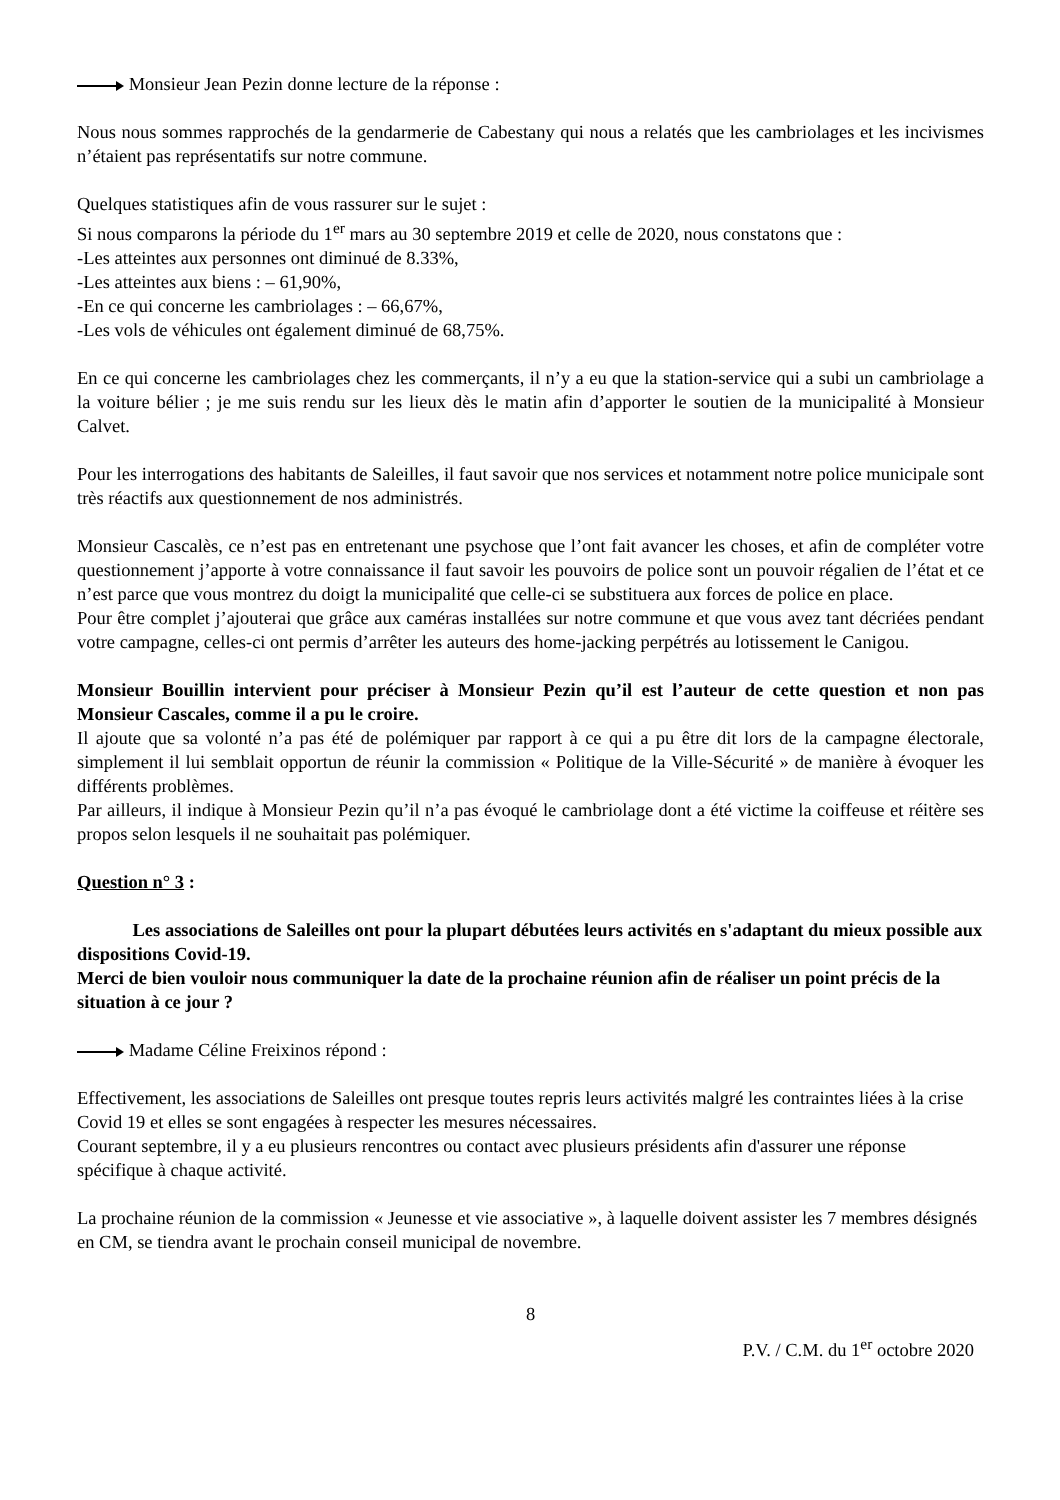Monsieur Jean Pezin donne lecture de la réponse :
Nous nous sommes rapprochés de la gendarmerie de Cabestany qui nous a relatés que les cambriolages et les incivismes n’étaient pas représentatifs sur notre commune.
Quelques statistiques afin de vous rassurer sur le sujet :
Si nous comparons la période du 1<sup>er</sup> mars au 30 septembre 2019 et celle de 2020, nous constatons que :
-Les atteintes aux personnes ont diminué de 8.33%,
-Les atteintes aux biens : – 61,90%,
-En ce qui concerne les cambriolages : – 66,67%,
-Les vols de véhicules ont également diminué de 68,75%.
En ce qui concerne les cambriolages chez les commerçants, il n’y a eu que la station-service qui a subi un cambriolage a la voiture bélier ; je me suis rendu sur les lieux dès le matin afin d’apporter le soutien de la municipalité à Monsieur Calvet.
Pour les interrogations des habitants de Saleilles, il faut savoir que nos services et notamment notre police municipale sont très réactifs aux questionnement de nos administrés.
Monsieur Cascalès, ce n’est pas en entretenant une psychose que l’ont fait avancer les choses, et afin de compléter votre questionnement j’apporte à votre connaissance il faut savoir les pouvoirs de police sont un pouvoir régalien de l’état et ce n’est parce que vous montrez du doigt la municipalité que celle-ci se substituera aux forces de police en place.
Pour être complet j’ajouterai que grâce aux caméras installées sur notre commune et que vous avez tant décriées pendant votre campagne, celles-ci ont permis d’arrêter les auteurs des home-jacking perpétrés au lotissement le Canigou.
Monsieur Bouillin intervient pour préciser à Monsieur Pezin qu’il est l’auteur de cette question et non pas Monsieur Cascales, comme il a pu le croire.
Il ajoute que sa volonté n’a pas été de polémiquer par rapport à ce qui a pu être dit lors de la campagne électorale, simplement il lui semblait opportun de réunir la commission « Politique de la Ville-Sécurité » de manière à évoquer les différents problèmes.
Par ailleurs, il indique à Monsieur Pezin qu’il n’a pas évoqué le cambriolage dont a été victime la coiffeuse et réitère ses propos selon lesquels il ne souhaitait pas polémiquer.
Question n° 3 :
Les associations de Saleilles ont pour la plupart débutées leurs activités en s'adaptant du mieux possible aux dispositions Covid-19.
Merci de bien vouloir nous communiquer la date de la prochaine réunion afin de réaliser un point précis de la situation à ce jour ?
Madame Céline Freixinos répond :
Effectivement, les associations de Saleilles ont presque toutes repris leurs activités malgré les contraintes liées à la crise Covid 19 et elles se sont engagées à respecter les mesures nécessaires.
Courant septembre, il y a eu plusieurs rencontres ou contact avec plusieurs présidents afin d'assurer une réponse spécifique à chaque activité.
La prochaine réunion de la commission « Jeunesse et vie associative », à laquelle doivent assister les 7 membres désignés en CM, se tiendra avant le prochain conseil municipal de novembre.
8
P.V. / C.M. du 1<sup>er</sup> octobre 2020